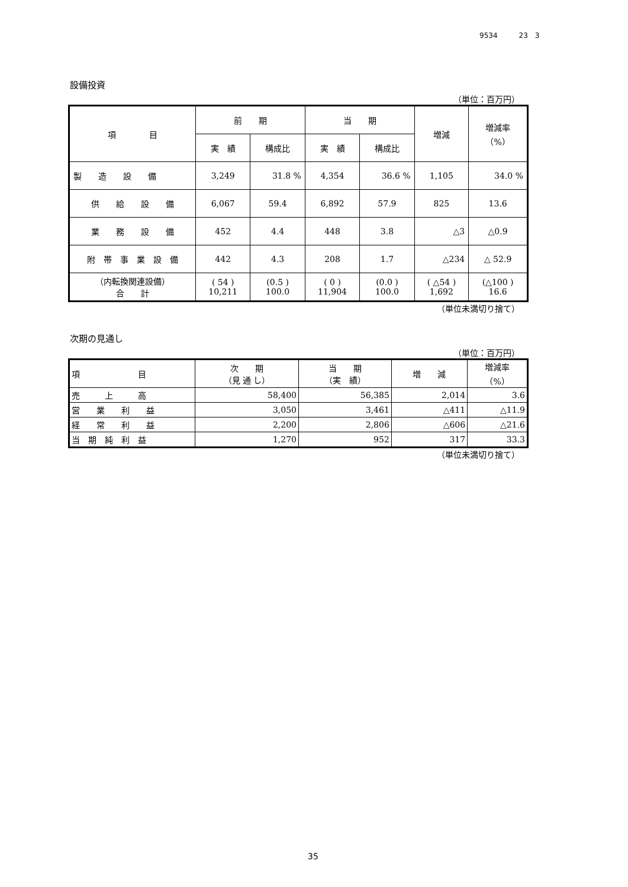9534　　　23　3
設備投資
（単位：百万円）
| 項 目 | 前 期 | | 当 期 | | 増減 | 増減率 （%） |
| --- | --- | --- | --- | --- | --- | --- |
| | 実 績 | 構成比 | 実 績 | 構成比 | | |
| 製 造 設 備 | 3,249 | 31.8 % | 4,354 | 36.6 % | 1,105 | 34.0 % |
| 供 給 設 備 | 6,067 | 59.4 | 6,892 | 57.9 | 825 | 13.6 |
| 業 務 設 備 | 452 | 4.4 | 448 | 3.8 | △3 | △0.9 |
| 附 帯 事 業 設 備 | 442 | 4.3 | 208 | 1.7 | △234 | △ 52.9 |
| （内転換関連設備） 合 計 | ( 54 ) 10,211 | (0.5 ) 100.0 | ( 0 ) 11,904 | (0.0 ) 100.0 | ( △54 ) 1,692 | (△100 ) 16.6 |
（単位未満切り捨て）
次期の見通し
（単位：百万円）
| 項 目 | 次 期 （見 通 し） | 当 期 （実 績） | 増 減 | 増減率 （%） |
| --- | --- | --- | --- | --- |
| 売 上 高 | 58,400 | 56,385 | 2,014 | 3.6 |
| 営 業 利 益 | 3,050 | 3,461 | △411 | △11.9 |
| 経 常 利 益 | 2,200 | 2,806 | △606 | △21.6 |
| 当 期 純 利 益 | 1,270 | 952 | 317 | 33.3 |
（単位未満切り捨て）
35